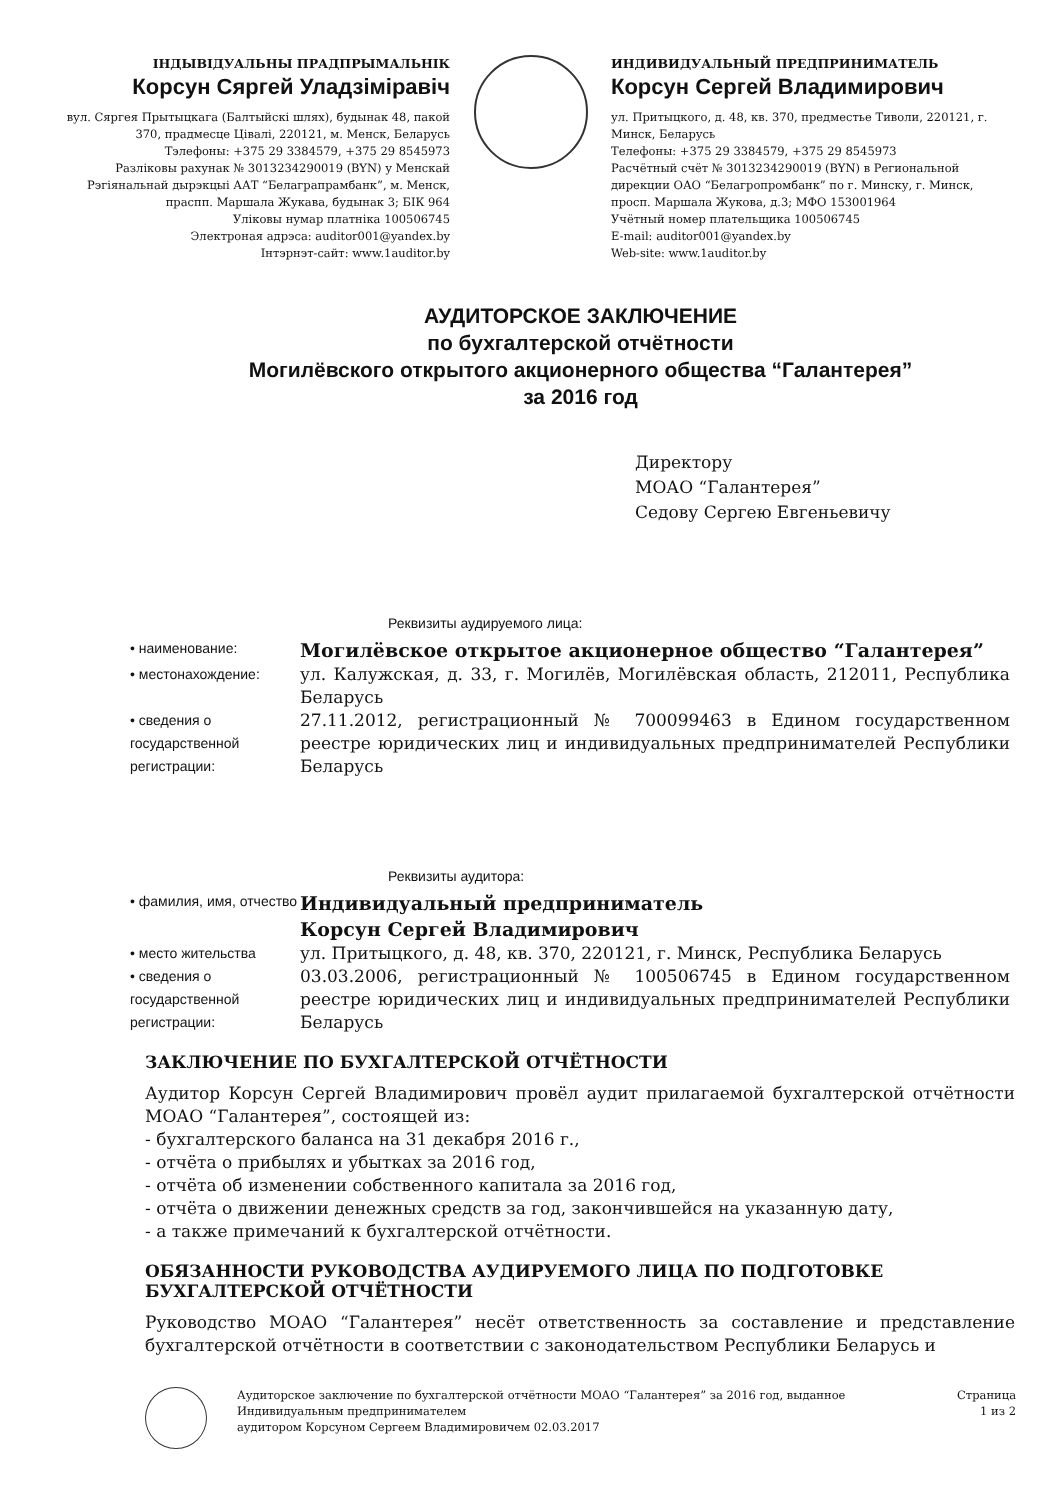ІНДЫВІДУАЛЬНЫ ПРАДПРЫМАЛЬНІК
Корсун Сяргей Уладзіміравіч
вул. Сяргея Прытыцкага (Балтыйскі шлях), будынак 48, пакой 370, прадмесце Цівалі, 220121, м. Менск, Беларусь
Тэлефоны: +375 29 3384579, +375 29 8545973
Разліковы рахунак № 3013234290019 (BYN) у Менскай Рэгіянальнай дырэкцыі ААТ “Белаграпрамбанк”, м. Менск, праспп. Маршала Жукава, будынак 3; БІК 964
Уліковы нумар платніка 100506745
Электроная адрэса: auditor001@yandex.by
Інтэрнэт-сайт: www.1auditor.by
ИНДИВИДУАЛЬНЫЙ ПРЕДПРИНИМАТЕЛЬ
Корсун Сергей Владимирович
ул. Притыцкого, д. 48, кв. 370, предместье Тиволи, 220121, г. Минск, Беларусь
Телефоны: +375 29 3384579, +375 29 8545973
Расчётный счёт № 3013234290019 (BYN) в Региональной дирекции ОАО “Белагропромбанк” по г. Минску, г. Минск, просп. Маршала Жукова, д.3; МФО 153001964
Учётный номер плательщика 100506745
E-mail: auditor001@yandex.by
Web-site: www.1auditor.by
АУДИТОРСКОЕ ЗАКЛЮЧЕНИЕ
по бухгалтерской отчётности
Могилёвского открытого акционерного общества “Галантерея”
за 2016 год
Директору
МОАО “Галантерея”
Седову Сергею Евгеньевичу
Реквизиты аудируемого лица:
• наименование:
Могилёвское открытое акционерное общество “Галантерея”
• местонахождение:
ул. Калужская, д. 33, г. Могилёв, Могилёвская область, 212011, Республика Беларусь
• сведения о государственной регистрации:
27.11.2012, регистрационный № 700099463 в Едином государственном реестре юридических лиц и индивидуальных предпринимателей Республики Беларусь
Реквизиты аудитора:
• фамилия, имя, отчество
Индивидуальный предприниматель
Корсун Сергей Владимирович
• место жительства
ул. Притыцкого, д. 48, кв. 370, 220121, г. Минск, Республика Беларусь
• сведения о государственной регистрации:
03.03.2006, регистрационный № 100506745 в Едином государственном реестре юридических лиц и индивидуальных предпринимателей Республики Беларусь
ЗАКЛЮЧЕНИЕ ПО БУХГАЛТЕРСКОЙ ОТЧЁТНОСТИ
Аудитор Корсун Сергей Владимирович провёл аудит прилагаемой бухгалтерской отчётности МОАО “Галантерея”, состоящей из:
- бухгалтерского баланса на 31 декабря 2016 г.,
- отчёта о прибылях и убытках за 2016 год,
- отчёта об изменении собственного капитала за 2016 год,
- отчёта о движении денежных средств за год, закончившейся на указанную дату,
- а также примечаний к бухгалтерской отчётности.
ОБЯЗАННОСТИ РУКОВОДСТВА АУДИРУЕМОГО ЛИЦА ПО ПОДГОТОВКЕ
БУХГАЛТЕРСКОЙ ОТЧЁТНОСТИ
Руководство МОАО “Галантерея” несёт ответственность за составление и представление бухгалтерской отчётности в соответствии с законодательством Республики Беларусь и
Аудиторское заключение по бухгалтерской отчётности МОАО “Галантерея” за 2016 год, выданное Индивидуальным предпринимателем
аудитором Корсуном Сергеем Владимировичем 02.03.2017
Страница
1 из 2